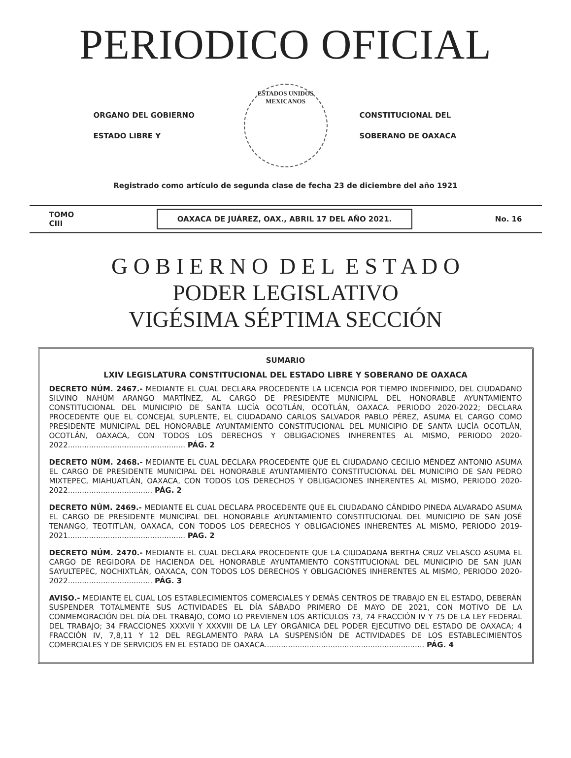PERIODICO OFICIAL
ORGANO DEL GOBIERNO
ESTADO LIBRE Y
ESTADOS UNIDOS MEXICANOS
CONSTITUCIONAL DEL
SOBERANO DE OAXACA
Registrado como artículo de segunda clase de fecha 23 de diciembre del año 1921
TOMO
CIII OAXACA DE JUÁREZ, OAX., ABRIL 17 DEL AÑO 2021. No. 16
G O B I E R N O D E L E S T A D O
PODER LEGISLATIVO
VIGÉSIMA SÉPTIMA SECCIÓN
SUMARIO
LXIV LEGISLATURA CONSTITUCIONAL DEL ESTADO LIBRE Y SOBERANO DE OAXACA
DECRETO NÚM. 2467.- MEDIANTE EL CUAL DECLARA PROCEDENTE LA LICENCIA POR TIEMPO INDEFINIDO, DEL CIUDADANO SILVINO NAHÚM ARANGO MARTÍNEZ, AL CARGO DE PRESIDENTE MUNICIPAL DEL HONORABLE AYUNTAMIENTO CONSTITUCIONAL DEL MUNICIPIO DE SANTA LUCÍA OCOTLÁN, OCOTLÁN, OAXACA. PERIODO 2020-2022; DECLARA PROCEDENTE QUE EL CONCEJAL SUPLENTE, EL CIUDADANO CARLOS SALVADOR PABLO PÉREZ, ASUMA EL CARGO COMO PRESIDENTE MUNICIPAL DEL HONORABLE AYUNTAMIENTO CONSTITUCIONAL DEL MUNICIPIO DE SANTA LUCÍA OCOTLÁN, OCOTLÁN, OAXACA, CON TODOS LOS DERECHOS Y OBLIGACIONES INHERENTES AL MISMO, PERIODO 2020-2022.................................................. PÁG. 2
DECRETO NÚM. 2468.- MEDIANTE EL CUAL DECLARA PROCEDENTE QUE EL CIUDADANO CECILIO MÉNDEZ ANTONIO ASUMA EL CARGO DE PRESIDENTE MUNICIPAL DEL HONORABLE AYUNTAMIENTO CONSTITUCIONAL DEL MUNICIPIO DE SAN PEDRO MIXTEPEC, MIAHUATLÁN, OAXACA, CON TODOS LOS DERECHOS Y OBLIGACIONES INHERENTES AL MISMO, PERIODO 2020-2022.................................... PÁG. 2
DECRETO NÚM. 2469.- MEDIANTE EL CUAL DECLARA PROCEDENTE QUE EL CIUDADANO CÁNDIDO PINEDA ALVARADO ASUMA EL CARGO DE PRESIDENTE MUNICIPAL DEL HONORABLE AYUNTAMIENTO CONSTITUCIONAL DEL MUNICIPIO DE SAN JOSÉ TENANGO, TEOTITLÁN, OAXACA, CON TODOS LOS DERECHOS Y OBLIGACIONES INHERENTES AL MISMO, PERIODO 2019-2021.................................................. PAG. 2
DECRETO NÚM. 2470.- MEDIANTE EL CUAL DECLARA PROCEDENTE QUE LA CIUDADANA BERTHA CRUZ VELASCO ASUMA EL CARGO DE REGIDORA DE HACIENDA DEL HONORABLE AYUNTAMIENTO CONSTITUCIONAL DEL MUNICIPIO DE SAN JUAN SAYULTEPEC, NOCHIXTLÁN, OAXACA, CON TODOS LOS DERECHOS Y OBLIGACIONES INHERENTES AL MISMO, PERIODO 2020-2022.................................... PÁG. 3
AVISO.- MEDIANTE EL CUAL LOS ESTABLECIMIENTOS COMERCIALES Y DEMÁS CENTROS DE TRABAJO EN EL ESTADO, DEBERÁN SUSPENDER TOTALMENTE SUS ACTIVIDADES EL DÍA SÁBADO PRIMERO DE MAYO DE 2021, CON MOTIVO DE LA CONMEMORACIÓN DEL DÍA DEL TRABAJO, COMO LO PREVIENEN LOS ARTÍCULOS 73, 74 FRACCIÓN IV Y 75 DE LA LEY FEDERAL DEL TRABAJO; 34 FRACCIONES XXXVII Y XXXVIII DE LA LEY ORGÁNICA DEL PODER EJECUTIVO DEL ESTADO DE OAXACA; 4 FRACCIÓN IV, 7,8,11 Y 12 DEL REGLAMENTO PARA LA SUSPENSIÓN DE ACTIVIDADES DE LOS ESTABLECIMIENTOS COMERCIALES Y DE SERVICIOS EN EL ESTADO DE OAXACA.................................................................... PÁG. 4